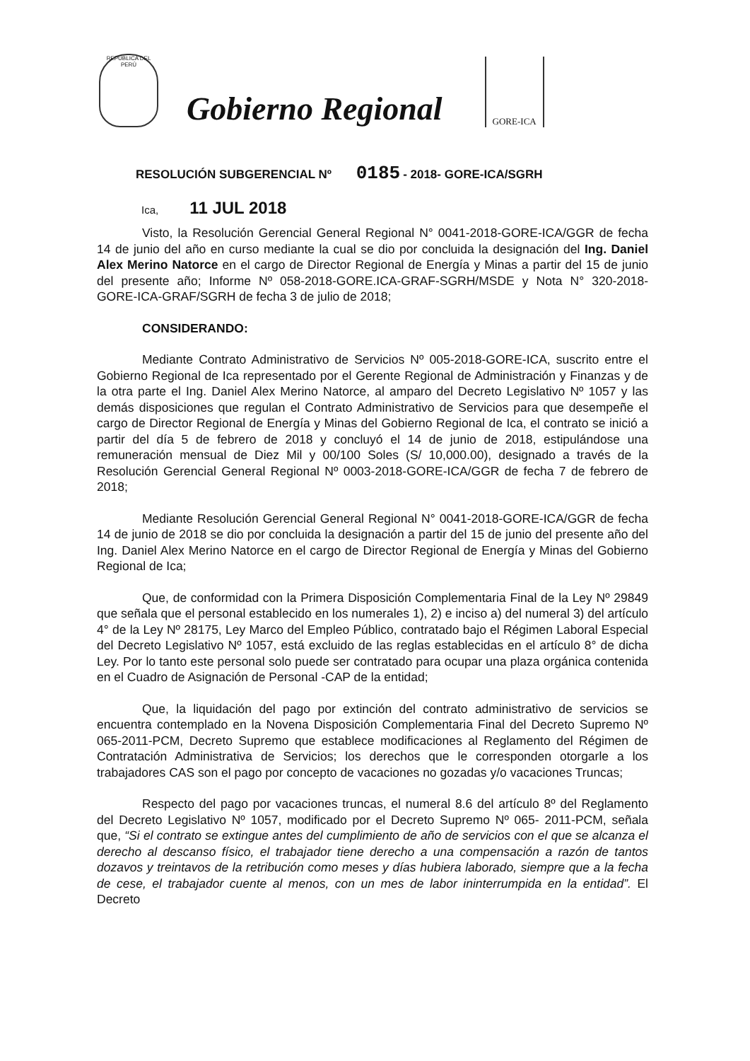REPÚBLICA DEL PERÚ
Gobierno Regional
GORE-ICA
RESOLUCIÓN SUBGERENCIAL Nº 0185 - 2018- GORE-ICA/SGRH
Ica, 11 JUL 2018
Visto, la Resolución Gerencial General Regional N° 0041-2018-GORE-ICA/GGR de fecha 14 de junio del año en curso mediante la cual se dio por concluida la designación del Ing. Daniel Alex Merino Natorce en el cargo de Director Regional de Energía y Minas a partir del 15 de junio del presente año; Informe Nº 058-2018-GORE.ICA-GRAF-SGRH/MSDE y Nota N° 320-2018-GORE-ICA-GRAF/SGRH de fecha 3 de julio de 2018;
CONSIDERANDO:
Mediante Contrato Administrativo de Servicios Nº 005-2018-GORE-ICA, suscrito entre el Gobierno Regional de Ica representado por el Gerente Regional de Administración y Finanzas y de la otra parte el Ing. Daniel Alex Merino Natorce, al amparo del Decreto Legislativo Nº 1057 y las demás disposiciones que regulan el Contrato Administrativo de Servicios para que desempeñe el cargo de Director Regional de Energía y Minas del Gobierno Regional de Ica, el contrato se inició a partir del día 5 de febrero de 2018 y concluyó el 14 de junio de 2018, estipulándose una remuneración mensual de Diez Mil y 00/100 Soles (S/ 10,000.00), designado a través de la Resolución Gerencial General Regional Nº 0003-2018-GORE-ICA/GGR de fecha 7 de febrero de 2018;
Mediante Resolución Gerencial General Regional N° 0041-2018-GORE-ICA/GGR de fecha 14 de junio de 2018 se dio por concluida la designación a partir del 15 de junio del presente año del Ing. Daniel Alex Merino Natorce en el cargo de Director Regional de Energía y Minas del Gobierno Regional de Ica;
Que, de conformidad con la Primera Disposición Complementaria Final de la Ley Nº 29849 que señala que el personal establecido en los numerales 1), 2) e inciso a) del numeral 3) del artículo 4° de la Ley Nº 28175, Ley Marco del Empleo Público, contratado bajo el Régimen Laboral Especial del Decreto Legislativo Nº 1057, está excluido de las reglas establecidas en el artículo 8° de dicha Ley. Por lo tanto este personal solo puede ser contratado para ocupar una plaza orgánica contenida en el Cuadro de Asignación de Personal -CAP de la entidad;
Que, la liquidación del pago por extinción del contrato administrativo de servicios se encuentra contemplado en la Novena Disposición Complementaria Final del Decreto Supremo Nº 065-2011-PCM, Decreto Supremo que establece modificaciones al Reglamento del Régimen de Contratación Administrativa de Servicios; los derechos que le corresponden otorgarle a los trabajadores CAS son el pago por concepto de vacaciones no gozadas y/o vacaciones Truncas;
Respecto del pago por vacaciones truncas, el numeral 8.6 del artículo 8º del Reglamento del Decreto Legislativo Nº 1057, modificado por el Decreto Supremo Nº 065- 2011-PCM, señala que, “Si el contrato se extingue antes del cumplimiento de año de servicios con el que se alcanza el derecho al descanso físico, el trabajador tiene derecho a una compensación a razón de tantos dozavos y treintavos de la retribución como meses y días hubiera laborado, siempre que a la fecha de cese, el trabajador cuente al menos, con un mes de labor ininterrumpida en la entidad”. El Decreto